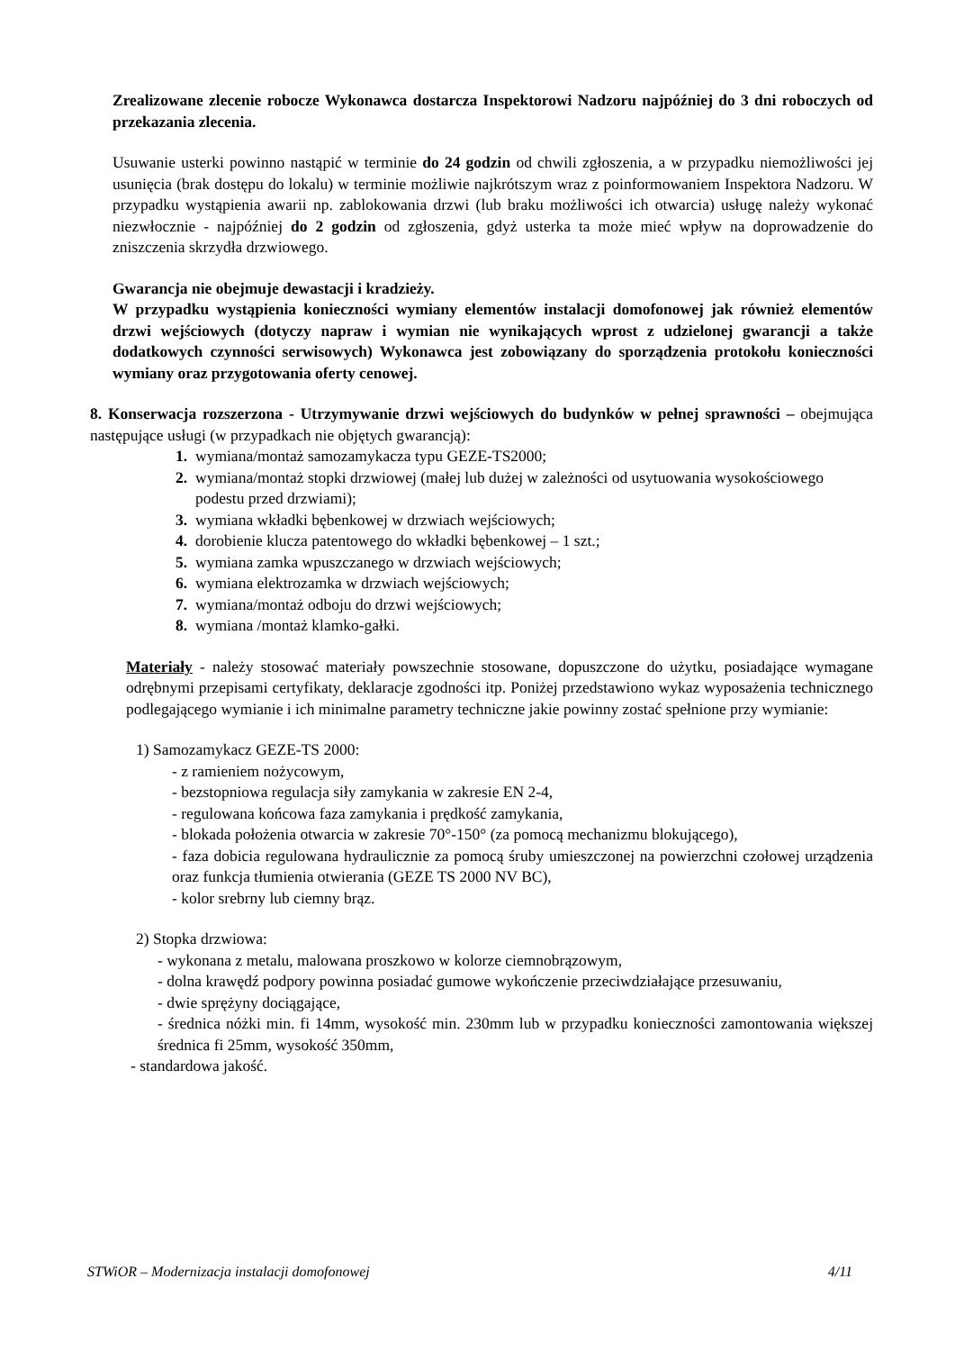Zrealizowane zlecenie robocze Wykonawca dostarcza Inspektorowi Nadzoru najpóźniej do 3 dni roboczych od przekazania zlecenia.
Usuwanie usterki powinno nastąpić w terminie do 24 godzin od chwili zgłoszenia, a w przypadku niemożliwości jej usunięcia (brak dostępu do lokalu) w terminie możliwie najkrótszym wraz z poinformowaniem Inspektora Nadzoru. W przypadku wystąpienia awarii np. zablokowania drzwi (lub braku możliwości ich otwarcia) usługę należy wykonać niezwłocznie - najpóźniej do 2 godzin od zgłoszenia, gdyż usterka ta może mieć wpływ na doprowadzenie do zniszczenia skrzydła drzwiowego.
Gwarancja nie obejmuje dewastacji i kradzieży.
W przypadku wystąpienia konieczności wymiany elementów instalacji domofonowej jak również elementów drzwi wejściowych (dotyczy napraw i wymian nie wynikających wprost z udzielonej gwarancji a także dodatkowych czynności serwisowych) Wykonawca jest zobowiązany do sporządzenia protokołu konieczności wymiany oraz przygotowania oferty cenowej.
8. Konserwacja rozszerzona - Utrzymywanie drzwi wejściowych do budynków w pełnej sprawności – obejmująca następujące usługi (w przypadkach nie objętych gwarancją):
1. wymiana/montaż samozamykacza typu GEZE-TS2000;
2. wymiana/montaż stopki drzwiowej (małej lub dużej w zależności od usytuowania wysokościowego podestu przed drzwiami);
3. wymiana wkładki bębenkowej w drzwiach wejściowych;
4. dorobienie klucza patentowego do wkładki bębenkowej – 1 szt.;
5. wymiana zamka wpuszczanego w drzwiach wejściowych;
6. wymiana elektrozamka w drzwiach wejściowych;
7. wymiana/montaż odboju do drzwi wejściowych;
8. wymiana /montaż klamko-gałki.
Materiały - należy stosować materiały powszechnie stosowane, dopuszczone do użytku, posiadające wymagane odrębnymi przepisami certyfikaty, deklaracje zgodności itp. Poniżej przedstawiono wykaz wyposażenia technicznego podlegającego wymianie i ich minimalne parametry techniczne jakie powinny zostać spełnione przy wymianie:
1) Samozamykacz GEZE-TS 2000:
- z ramieniem nożycowym,
- bezstopniowa regulacja siły zamykania w zakresie EN 2-4,
- regulowana końcowa faza zamykania i prędkość zamykania,
- blokada położenia otwarcia w zakresie 70°-150° (za pomocą mechanizmu blokującego),
- faza dobicia regulowana hydraulicznie za pomocą śruby umieszczonej na powierzchni czołowej urządzenia oraz funkcja tłumienia otwierania (GEZE TS 2000 NV BC),
- kolor srebrny lub ciemny brąz.
2) Stopka drzwiowa:
- wykonana z metalu, malowana proszkowo w kolorze ciemnobrązowym,
- dolna krawędź podpory powinna posiadać gumowe wykończenie przeciwdziałające przesuwaniu,
- dwie sprężyny dociągające,
- średnica nóżki min. fi 14mm, wysokość min. 230mm lub w przypadku konieczności zamontowania większej średnica fi 25mm, wysokość 350mm,
- standardowa jakość.
STWiOR – Modernizacja instalacji domofonowej 4/11